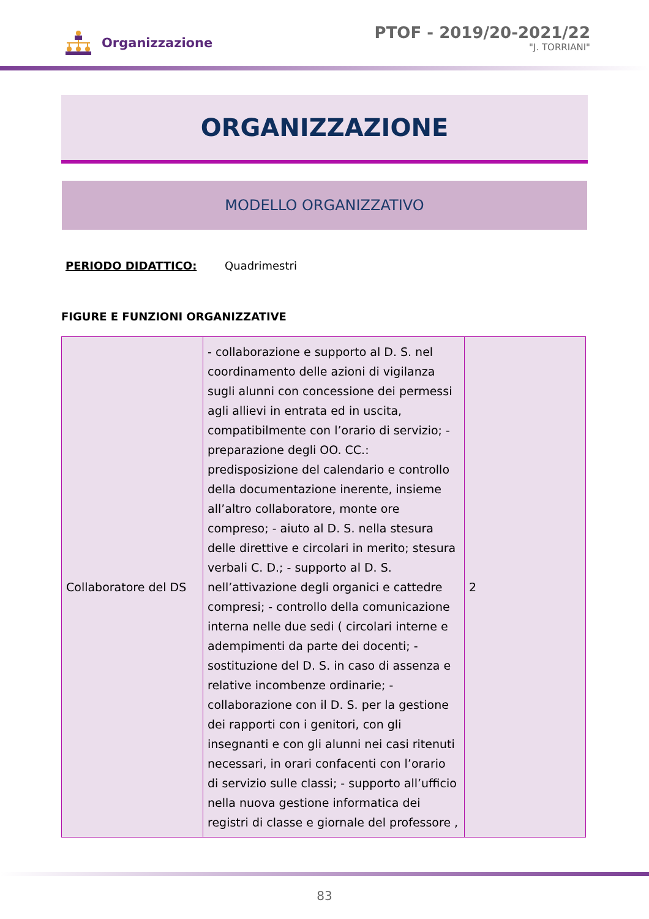Organizzazione
PTOF - 2019/20-2021/22
"J. TORRIANI"
ORGANIZZAZIONE
MODELLO ORGANIZZATIVO
PERIODO DIDATTICO: Quadrimestri
FIGURE E FUNZIONI ORGANIZZATIVE
| Collaboratore del DS | - collaborazione e supporto al D. S. nel coordinamento delle azioni di vigilanza sugli alunni con concessione dei permessi agli allievi in entrata ed in uscita, compatibilmente con l’orario di servizio; - preparazione degli OO. CC.: predisposizione del calendario e controllo della documentazione inerente, insieme all’altro collaboratore, monte ore compreso; - aiuto al D. S. nella stesura delle direttive e circolari in merito; stesura verbali C. D.; - supporto al D. S. nell’attivazione degli organici e cattedre compresi; - controllo della comunicazione interna nelle due sedi ( circolari interne e adempimenti da parte dei docenti; - sostituzione del D. S. in caso di assenza e relative incombenze ordinarie; - collaborazione con il D. S. per la gestione dei rapporti con i genitori, con gli insegnanti e con gli alunni nei casi ritenuti necessari, in orari confacenti con l’orario di servizio sulle classi; - supporto all’ufficio nella nuova gestione informatica dei registri di classe e giornale del professore , | 2 |
83